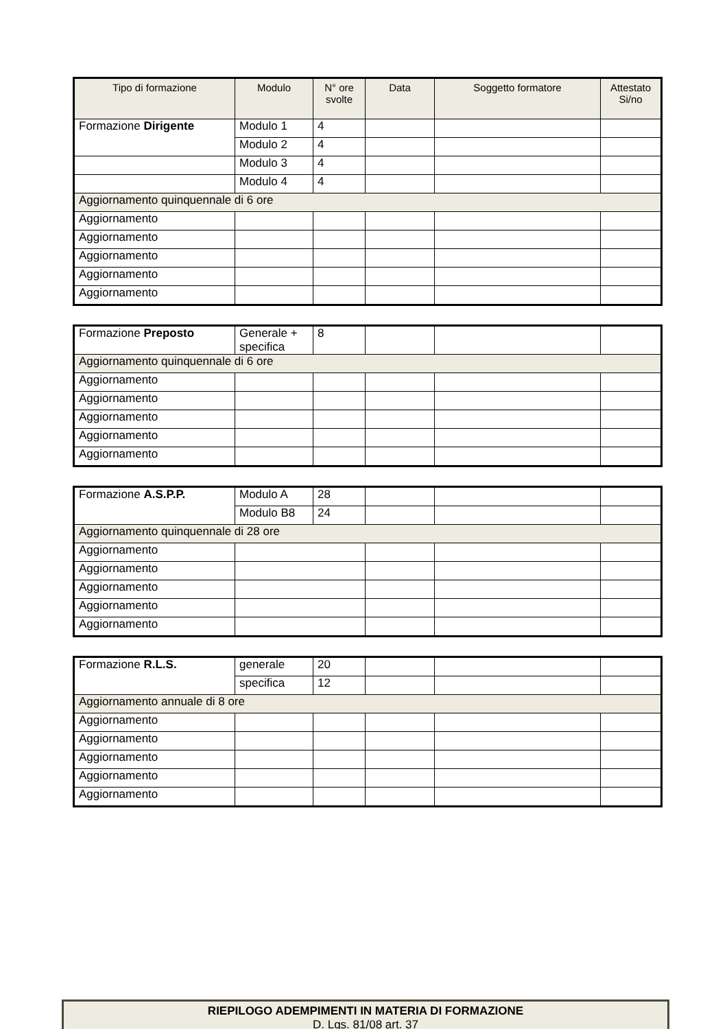| Tipo di formazione | Modulo | N° ore svolte | Data | Soggetto formatore | Attestato Si/no |
| --- | --- | --- | --- | --- | --- |
| Formazione Dirigente | Modulo 1 | 4 | | | |
| | Modulo 2 | 4 | | | |
| | Modulo 3 | 4 | | | |
| | Modulo 4 | 4 | | | |
| Aggiornamento quinquennale di 6 ore | | | | | |
| Aggiornamento | | | | | |
| Aggiornamento | | | | | |
| Aggiornamento | | | | | |
| Aggiornamento | | | | | |
| Aggiornamento | | | | | |
| Formazione Preposto | Generale + specifica | 8 | | | |
| Aggiornamento quinquennale di 6 ore | | | | | |
| Aggiornamento | | | | | |
| Aggiornamento | | | | | |
| Aggiornamento | | | | | |
| Aggiornamento | | | | | |
| Aggiornamento | | | | | |
| Formazione A.S.P.P. | Modulo A | 28 | | | |
| | Modulo B8 | 24 | | | |
| Aggiornamento quinquennale di 28 ore | | | | | |
| Aggiornamento | | | | | |
| Aggiornamento | | | | | |
| Aggiornamento | | | | | |
| Aggiornamento | | | | | |
| Aggiornamento | | | | | |
| Formazione R.L.S. | generale | 20 | | | |
| | specifica | 12 | | | |
| Aggiornamento annuale di 8 ore | | | | | |
| Aggiornamento | | | | | |
| Aggiornamento | | | | | |
| Aggiornamento | | | | | |
| Aggiornamento | | | | | |
| Aggiornamento | | | | | |
RIEPILOGO ADEMPIMENTI IN MATERIA DI FORMAZIONE
D. Lgs. 81/08 art. 37